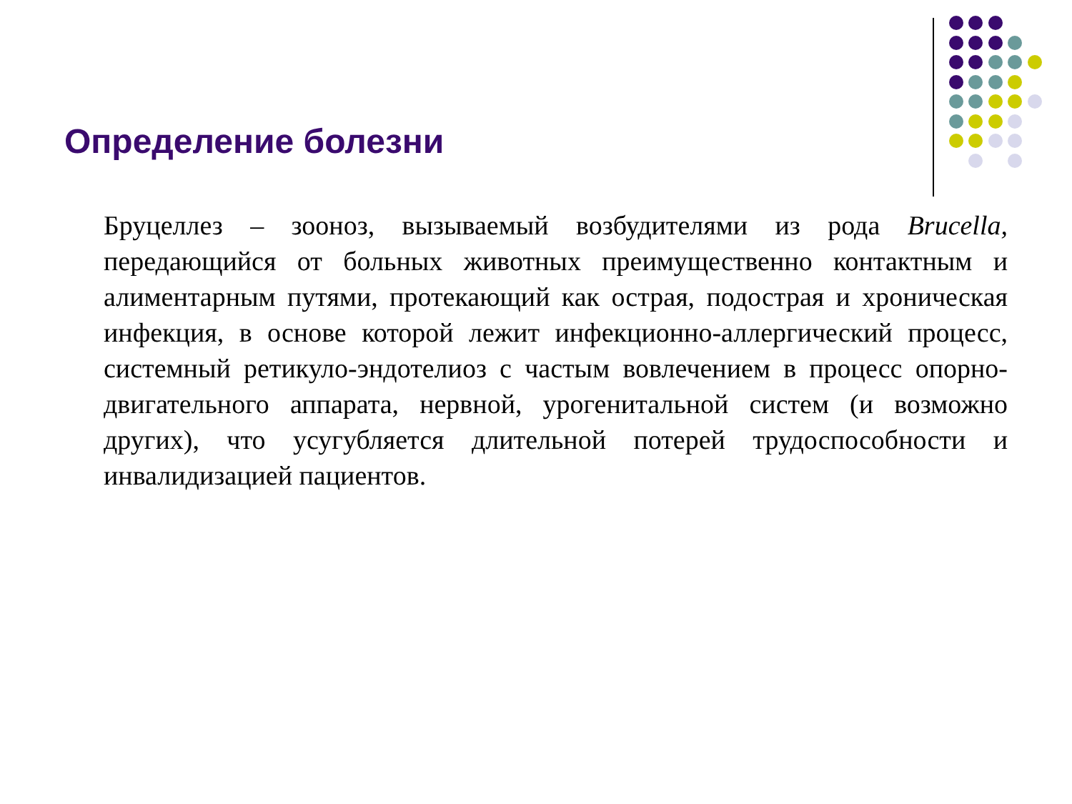Определение болезни
Бруцеллез – зооноз, вызываемый возбудителями из рода Brucella, передающийся от больных животных преимущественно контактным и алиментарным путями, протекающий как острая, подострая и хроническая инфекция, в основе которой лежит инфекционно-аллергический процесс, системный ретикуло-эндотелиоз с частым вовлечением в процесс опорно-двигательного аппарата, нервной, урогенитальной систем (и возможно других), что усугубляется длительной потерей трудоспособности и инвалидизацией пациентов.